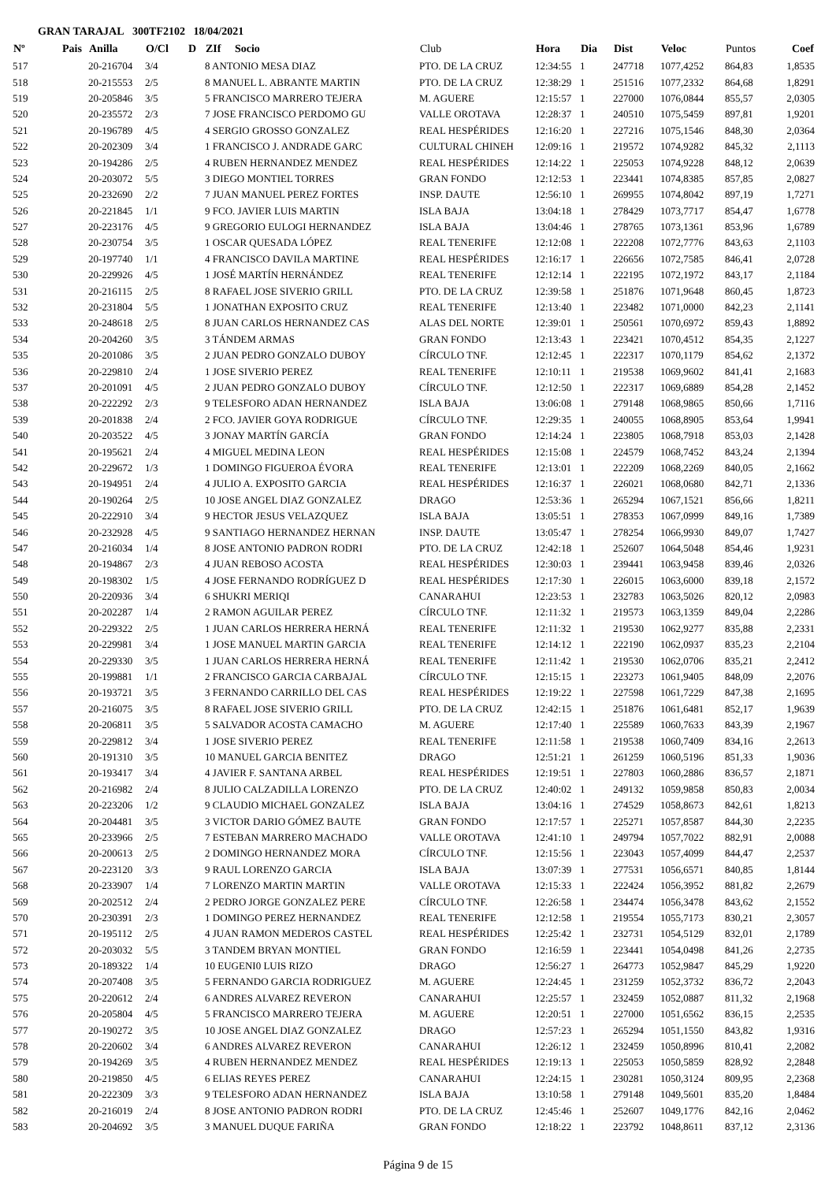GRAN TARAJAL 300TF2102 18/04/2021
| Nº | Pais | Anilla | O/Cl | D | ZIf Socio | Club | Hora | Dia | Dist | Veloc | Puntos | Coef |
| --- | --- | --- | --- | --- | --- | --- | --- | --- | --- | --- | --- | --- |
| 517 | | 20-216704 | 3/4 | | 8 ANTONIO MESA DIAZ | PTO. DE LA CRUZ | 12:34:55 | 1 | 247718 | 1077,4252 | 864,83 | 1,8535 |
| 518 | | 20-215553 | 2/5 | | 8 MANUEL L. ABRANTE MARTIN | PTO. DE LA CRUZ | 12:38:29 | 1 | 251516 | 1077,2332 | 864,68 | 1,8291 |
| 519 | | 20-205846 | 3/5 | | 5 FRANCISCO MARRERO TEJERA | M. AGUERE | 12:15:57 | 1 | 227000 | 1076,0844 | 855,57 | 2,0305 |
| 520 | | 20-235572 | 2/3 | | 7 JOSE FRANCISCO PERDOMO GU | VALLE OROTAVA | 12:28:37 | 1 | 240510 | 1075,5459 | 897,81 | 1,9201 |
| 521 | | 20-196789 | 4/5 | | 4 SERGIO GROSSO GONZALEZ | REAL HESPÉRIDES | 12:16:20 | 1 | 227216 | 1075,1546 | 848,30 | 2,0364 |
| 522 | | 20-202309 | 3/4 | | 1 FRANCISCO J. ANDRADE GARC | CULTURAL CHINEH | 12:09:16 | 1 | 219572 | 1074,9282 | 845,32 | 2,1113 |
| 523 | | 20-194286 | 2/5 | | 4 RUBEN HERNANDEZ MENDEZ | REAL HESPÉRIDES | 12:14:22 | 1 | 225053 | 1074,9228 | 848,12 | 2,0639 |
| 524 | | 20-203072 | 5/5 | | 3 DIEGO MONTIEL TORRES | GRAN FONDO | 12:12:53 | 1 | 223441 | 1074,8385 | 857,85 | 2,0827 |
| 525 | | 20-232690 | 2/2 | | 7 JUAN MANUEL PEREZ FORTES | INSP. DAUTE | 12:56:10 | 1 | 269955 | 1074,8042 | 897,19 | 1,7271 |
| 526 | | 20-221845 | 1/1 | | 9 FCO. JAVIER LUIS MARTIN | ISLA BAJA | 13:04:18 | 1 | 278429 | 1073,7717 | 854,47 | 1,6778 |
| 527 | | 20-223176 | 4/5 | | 9 GREGORIO EULOGI HERNANDEZ | ISLA BAJA | 13:04:46 | 1 | 278765 | 1073,1361 | 853,96 | 1,6789 |
| 528 | | 20-230754 | 3/5 | | 1 OSCAR QUESADA LÓPEZ | REAL TENERIFE | 12:12:08 | 1 | 222208 | 1072,7776 | 843,63 | 2,1103 |
| 529 | | 20-197740 | 1/1 | | 4 FRANCISCO DAVILA MARTINE | REAL HESPÉRIDES | 12:16:17 | 1 | 226656 | 1072,7585 | 846,41 | 2,0728 |
| 530 | | 20-229926 | 4/5 | | 1 JOSÉ MARTÍN HERNÁNDEZ | REAL TENERIFE | 12:12:14 | 1 | 222195 | 1072,1972 | 843,17 | 2,1184 |
| 531 | | 20-216115 | 2/5 | | 8 RAFAEL JOSE SIVERIO GRILL | PTO. DE LA CRUZ | 12:39:58 | 1 | 251876 | 1071,9648 | 860,45 | 1,8723 |
| 532 | | 20-231804 | 5/5 | | 1 JONATHAN EXPOSITO CRUZ | REAL TENERIFE | 12:13:40 | 1 | 223482 | 1071,0000 | 842,23 | 2,1141 |
| 533 | | 20-248618 | 2/5 | | 8 JUAN CARLOS HERNANDEZ CAS | ALAS DEL NORTE | 12:39:01 | 1 | 250561 | 1070,6972 | 859,43 | 1,8892 |
| 534 | | 20-204260 | 3/5 | | 3 TÁNDEM ARMAS | GRAN FONDO | 12:13:43 | 1 | 223421 | 1070,4512 | 854,35 | 2,1227 |
| 535 | | 20-201086 | 3/5 | | 2 JUAN PEDRO GONZALO DUBOY | CÍRCULO TNF. | 12:12:45 | 1 | 222317 | 1070,1179 | 854,62 | 2,1372 |
| 536 | | 20-229810 | 2/4 | | 1 JOSE SIVERIO PEREZ | REAL TENERIFE | 12:10:11 | 1 | 219538 | 1069,9602 | 841,41 | 2,1683 |
| 537 | | 20-201091 | 4/5 | | 2 JUAN PEDRO GONZALO DUBOY | CÍRCULO TNF. | 12:12:50 | 1 | 222317 | 1069,6889 | 854,28 | 2,1452 |
| 538 | | 20-222292 | 2/3 | | 9 TELESFORO ADAN HERNANDEZ | ISLA BAJA | 13:06:08 | 1 | 279148 | 1068,9865 | 850,66 | 1,7116 |
| 539 | | 20-201838 | 2/4 | | 2 FCO. JAVIER GOYA RODRIGUE | CÍRCULO TNF. | 12:29:35 | 1 | 240055 | 1068,8905 | 853,64 | 1,9941 |
| 540 | | 20-203522 | 4/5 | | 3 JONAY MARTÍN GARCÍA | GRAN FONDO | 12:14:24 | 1 | 223805 | 1068,7918 | 853,03 | 2,1428 |
| 541 | | 20-195621 | 2/4 | | 4 MIGUEL MEDINA LEON | REAL HESPÉRIDES | 12:15:08 | 1 | 224579 | 1068,7452 | 843,24 | 2,1394 |
| 542 | | 20-229672 | 1/3 | | 1 DOMINGO FIGUEROA ÉVORA | REAL TENERIFE | 12:13:01 | 1 | 222209 | 1068,2269 | 840,05 | 2,1662 |
| 543 | | 20-194951 | 2/4 | | 4 JULIO A. EXPOSITO GARCIA | REAL HESPÉRIDES | 12:16:37 | 1 | 226021 | 1068,0680 | 842,71 | 2,1336 |
| 544 | | 20-190264 | 2/5 | | 10 JOSE ANGEL DIAZ GONZALEZ | DRAGO | 12:53:36 | 1 | 265294 | 1067,1521 | 856,66 | 1,8211 |
| 545 | | 20-222910 | 3/4 | | 9 HECTOR JESUS VELAZQUEZ | ISLA BAJA | 13:05:51 | 1 | 278353 | 1067,0999 | 849,16 | 1,7389 |
| 546 | | 20-232928 | 4/5 | | 9 SANTIAGO HERNANDEZ HERNAN | INSP. DAUTE | 13:05:47 | 1 | 278254 | 1066,9930 | 849,07 | 1,7427 |
| 547 | | 20-216034 | 1/4 | | 8 JOSE ANTONIO PADRON RODRI | PTO. DE LA CRUZ | 12:42:18 | 1 | 252607 | 1064,5048 | 854,46 | 1,9231 |
| 548 | | 20-194867 | 2/3 | | 4 JUAN REBOSO ACOSTA | REAL HESPÉRIDES | 12:30:03 | 1 | 239441 | 1063,9458 | 839,46 | 2,0326 |
| 549 | | 20-198302 | 1/5 | | 4 JOSE FERNANDO RODRÍGUEZ D | REAL HESPÉRIDES | 12:17:30 | 1 | 226015 | 1063,6000 | 839,18 | 2,1572 |
| 550 | | 20-220936 | 3/4 | | 6 SHUKRI MERIQI | CANARAHUI | 12:23:53 | 1 | 232783 | 1063,5026 | 820,12 | 2,0983 |
| 551 | | 20-202287 | 1/4 | | 2 RAMON AGUILAR PEREZ | CÍRCULO TNF. | 12:11:32 | 1 | 219573 | 1063,1359 | 849,04 | 2,2286 |
| 552 | | 20-229322 | 2/5 | | 1 JUAN CARLOS HERRERA HERNÁ | REAL TENERIFE | 12:11:32 | 1 | 219530 | 1062,9277 | 835,88 | 2,2331 |
| 553 | | 20-229981 | 3/4 | | 1 JOSE MANUEL MARTIN GARCIA | REAL TENERIFE | 12:14:12 | 1 | 222190 | 1062,0937 | 835,23 | 2,2104 |
| 554 | | 20-229330 | 3/5 | | 1 JUAN CARLOS HERRERA HERNÁ | REAL TENERIFE | 12:11:42 | 1 | 219530 | 1062,0706 | 835,21 | 2,2412 |
| 555 | | 20-199881 | 1/1 | | 2 FRANCISCO GARCIA CARBAJAL | CÍRCULO TNF. | 12:15:15 | 1 | 223273 | 1061,9405 | 848,09 | 2,2076 |
| 556 | | 20-193721 | 3/5 | | 3 FERNANDO CARRILLO DEL CAS | REAL HESPÉRIDES | 12:19:22 | 1 | 227598 | 1061,7229 | 847,38 | 2,1695 |
| 557 | | 20-216075 | 3/5 | | 8 RAFAEL JOSE SIVERIO GRILL | PTO. DE LA CRUZ | 12:42:15 | 1 | 251876 | 1061,6481 | 852,17 | 1,9639 |
| 558 | | 20-206811 | 3/5 | | 5 SALVADOR ACOSTA CAMACHO | M. AGUERE | 12:17:40 | 1 | 225589 | 1060,7633 | 843,39 | 2,1967 |
| 559 | | 20-229812 | 3/4 | | 1 JOSE SIVERIO PEREZ | REAL TENERIFE | 12:11:58 | 1 | 219538 | 1060,7409 | 834,16 | 2,2613 |
| 560 | | 20-191310 | 3/5 | | 10 MANUEL GARCIA BENITEZ | DRAGO | 12:51:21 | 1 | 261259 | 1060,5196 | 851,33 | 1,9036 |
| 561 | | 20-193417 | 3/4 | | 4 JAVIER F. SANTANA ARBEL | REAL HESPÉRIDES | 12:19:51 | 1 | 227803 | 1060,2886 | 836,57 | 2,1871 |
| 562 | | 20-216982 | 2/4 | | 8 JULIO CALZADILLA LORENZO | PTO. DE LA CRUZ | 12:40:02 | 1 | 249132 | 1059,9858 | 850,83 | 2,0034 |
| 563 | | 20-223206 | 1/2 | | 9 CLAUDIO MICHAEL GONZALEZ | ISLA BAJA | 13:04:16 | 1 | 274529 | 1058,8673 | 842,61 | 1,8213 |
| 564 | | 20-204481 | 3/5 | | 3 VICTOR DARIO GÓMEZ BAUTE | GRAN FONDO | 12:17:57 | 1 | 225271 | 1057,8587 | 844,30 | 2,2235 |
| 565 | | 20-233966 | 2/5 | | 7 ESTEBAN MARRERO MACHADO | VALLE OROTAVA | 12:41:10 | 1 | 249794 | 1057,7022 | 882,91 | 2,0088 |
| 566 | | 20-200613 | 2/5 | | 2 DOMINGO HERNANDEZ MORA | CÍRCULO TNF. | 12:15:56 | 1 | 223043 | 1057,4099 | 844,47 | 2,2537 |
| 567 | | 20-223120 | 3/3 | | 9 RAUL LORENZO GARCIA | ISLA BAJA | 13:07:39 | 1 | 277531 | 1056,6571 | 840,85 | 1,8144 |
| 568 | | 20-233907 | 1/4 | | 7 LORENZO MARTIN MARTIN | VALLE OROTAVA | 12:15:33 | 1 | 222424 | 1056,3952 | 881,82 | 2,2679 |
| 569 | | 20-202512 | 2/4 | | 2 PEDRO JORGE GONZALEZ PERE | CÍRCULO TNF. | 12:26:58 | 1 | 234474 | 1056,3478 | 843,62 | 2,1552 |
| 570 | | 20-230391 | 2/3 | | 1 DOMINGO PEREZ HERNANDEZ | REAL TENERIFE | 12:12:58 | 1 | 219554 | 1055,7173 | 830,21 | 2,3057 |
| 571 | | 20-195112 | 2/5 | | 4 JUAN RAMON MEDEROS CASTEL | REAL HESPÉRIDES | 12:25:42 | 1 | 232731 | 1054,5129 | 832,01 | 2,1789 |
| 572 | | 20-203032 | 5/5 | | 3 TANDEM BRYAN MONTIEL | GRAN FONDO | 12:16:59 | 1 | 223441 | 1054,0498 | 841,26 | 2,2735 |
| 573 | | 20-189322 | 1/4 | | 10 EUGENI0 LUIS RIZO | DRAGO | 12:56:27 | 1 | 264773 | 1052,9847 | 845,29 | 1,9220 |
| 574 | | 20-207408 | 3/5 | | 5 FERNANDO GARCIA RODRIGUEZ | M. AGUERE | 12:24:45 | 1 | 231259 | 1052,3732 | 836,72 | 2,2043 |
| 575 | | 20-220612 | 2/4 | | 6 ANDRES ALVAREZ REVERON | CANARAHUI | 12:25:57 | 1 | 232459 | 1052,0887 | 811,32 | 2,1968 |
| 576 | | 20-205804 | 4/5 | | 5 FRANCISCO MARRERO TEJERA | M. AGUERE | 12:20:51 | 1 | 227000 | 1051,6562 | 836,15 | 2,2535 |
| 577 | | 20-190272 | 3/5 | | 10 JOSE ANGEL DIAZ GONZALEZ | DRAGO | 12:57:23 | 1 | 265294 | 1051,1550 | 843,82 | 1,9316 |
| 578 | | 20-220602 | 3/4 | | 6 ANDRES ALVAREZ REVERON | CANARAHUI | 12:26:12 | 1 | 232459 | 1050,8996 | 810,41 | 2,2082 |
| 579 | | 20-194269 | 3/5 | | 4 RUBEN HERNANDEZ MENDEZ | REAL HESPÉRIDES | 12:19:13 | 1 | 225053 | 1050,5859 | 828,92 | 2,2848 |
| 580 | | 20-219850 | 4/5 | | 6 ELIAS REYES PEREZ | CANARAHUI | 12:24:15 | 1 | 230281 | 1050,3124 | 809,95 | 2,2368 |
| 581 | | 20-222309 | 3/3 | | 9 TELESFORO ADAN HERNANDEZ | ISLA BAJA | 13:10:58 | 1 | 279148 | 1049,5601 | 835,20 | 1,8484 |
| 582 | | 20-216019 | 2/4 | | 8 JOSE ANTONIO PADRON RODRI | PTO. DE LA CRUZ | 12:45:46 | 1 | 252607 | 1049,1776 | 842,16 | 2,0462 |
| 583 | | 20-204692 | 3/5 | | 3 MANUEL DUQUE FARIÑA | GRAN FONDO | 12:18:22 | 1 | 223792 | 1048,8611 | 837,12 | 2,3136 |
Página 9 de 15